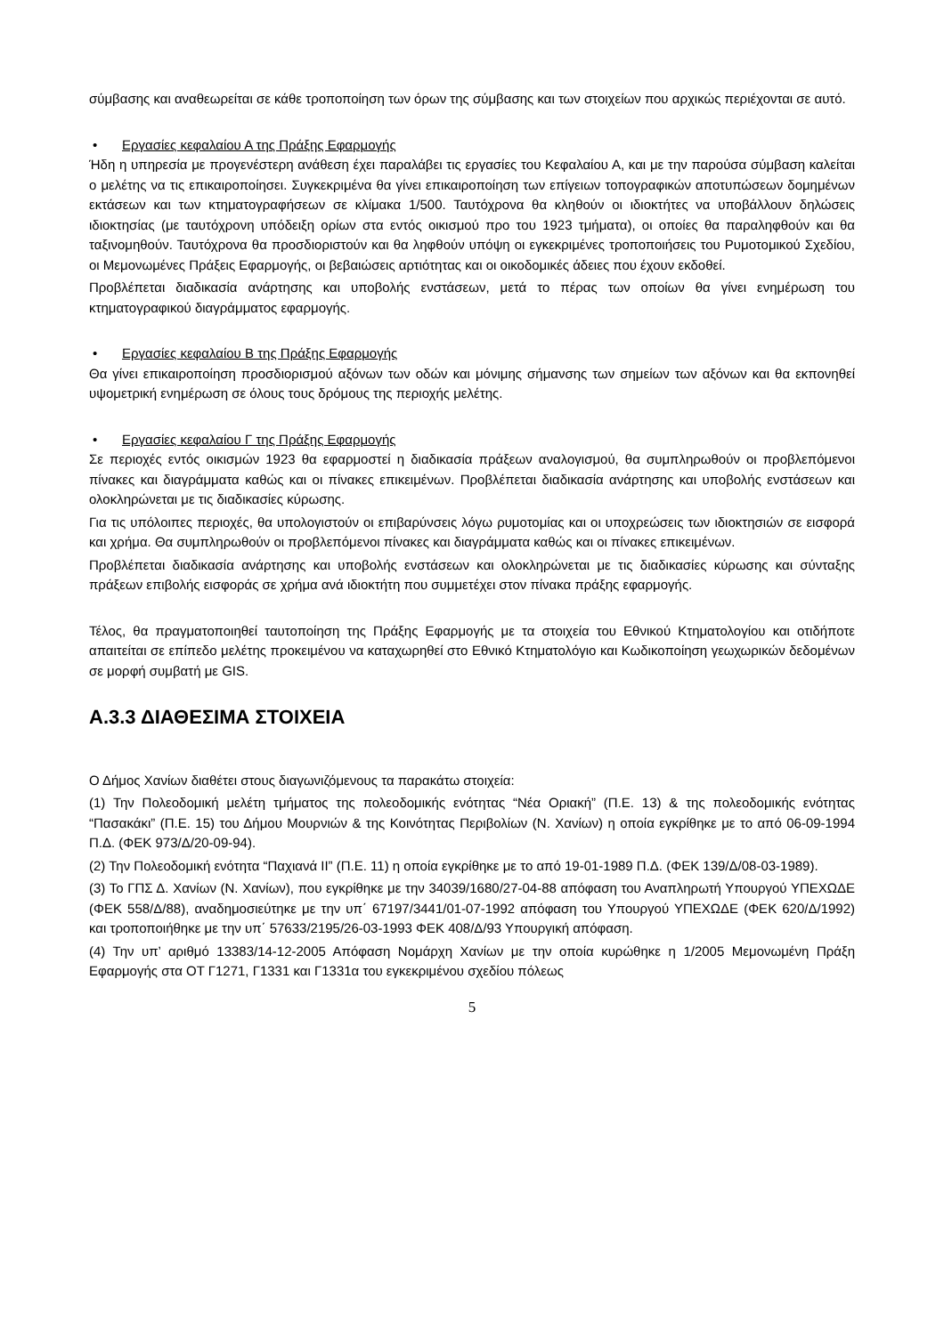σύμβασης και αναθεωρείται σε κάθε τροποποίηση των όρων της σύμβασης και των στοιχείων που αρχικώς περιέχονται σε αυτό.
• Εργασίες κεφαλαίου Α της Πράξης Εφαρμογής
Ήδη η υπηρεσία με προγενέστερη ανάθεση έχει παραλάβει τις εργασίες του Κεφαλαίου Α, και με την παρούσα σύμβαση καλείται ο μελέτης να τις επικαιροποίησει. Συγκεκριμένα θα γίνει επικαιροποίηση των επίγειων τοπογραφικών αποτυπώσεων δομημένων εκτάσεων και των κτηματογραφήσεων σε κλίμακα 1/500. Ταυτόχρονα θα κληθούν οι ιδιοκτήτες να υποβάλλουν δηλώσεις ιδιοκτησίας (με ταυτόχρονη υπόδειξη ορίων στα εντός οικισμού προ του 1923 τμήματα), οι οποίες θα παραληφθούν και θα ταξινομηθούν. Ταυτόχρονα θα προσδιοριστούν και θα ληφθούν υπόψη οι εγκεκριμένες τροποποιήσεις του Ρυμοτομικού Σχεδίου, οι Μεμονωμένες Πράξεις Εφαρμογής, οι βεβαιώσεις αρτιότητας και οι οικοδομικές άδειες που έχουν εκδοθεί.
Προβλέπεται διαδικασία ανάρτησης και υποβολής ενστάσεων, μετά το πέρας των οποίων θα γίνει ενημέρωση του κτηματογραφικού διαγράμματος εφαρμογής.
• Εργασίες κεφαλαίου Β της Πράξης Εφαρμογής
Θα γίνει επικαιροποίηση προσδιορισμού αξόνων των οδών και μόνιμης σήμανσης των σημείων των αξόνων και θα εκπονηθεί υψομετρική ενημέρωση σε όλους τους δρόμους της περιοχής μελέτης.
• Εργασίες κεφαλαίου Γ της Πράξης Εφαρμογής
Σε περιοχές εντός οικισμών 1923 θα εφαρμοστεί η διαδικασία πράξεων αναλογισμού, θα συμπληρωθούν οι προβλεπόμενοι πίνακες και διαγράμματα καθώς και οι πίνακες επικειμένων. Προβλέπεται διαδικασία ανάρτησης και υποβολής ενστάσεων και ολοκληρώνεται με τις διαδικασίες κύρωσης.
Για τις υπόλοιπες περιοχές, θα υπολογιστούν οι επιβαρύνσεις λόγω ρυμοτομίας και οι υποχρεώσεις των ιδιοκτησιών σε εισφορά και χρήμα. Θα συμπληρωθούν οι προβλεπόμενοι πίνακες και διαγράμματα καθώς και οι πίνακες επικειμένων.
Προβλέπεται διαδικασία ανάρτησης και υποβολής ενστάσεων και ολοκληρώνεται με τις διαδικασίες κύρωσης και σύνταξης πράξεων επιβολής εισφοράς σε χρήμα ανά ιδιοκτήτη που συμμετέχει στον πίνακα πράξης εφαρμογής.
Τέλος, θα πραγματοποιηθεί ταυτοποίηση της Πράξης Εφαρμογής με τα στοιχεία του Εθνικού Κτηματολογίου και οτιδήποτε απαιτείται σε επίπεδο μελέτης προκειμένου να καταχωρηθεί στο Εθνικό Κτηματολόγιο και Κωδικοποίηση γεωχωρικών δεδομένων σε μορφή συμβατή με GIS.
Α.3.3 ΔΙΑΘΕΣΙΜΑ ΣΤΟΙΧΕΙΑ
Ο Δήμος Χανίων διαθέτει στους διαγωνιζόμενους τα παρακάτω στοιχεία:
(1) Την Πολεοδομική μελέτη τμήματος της πολεοδομικής ενότητας “Νέα Οριακή” (Π.Ε. 13) & της πολεοδομικής ενότητας “Πασακάκι” (Π.Ε. 15) του Δήμου Μουρνιών & της Κοινότητας Περιβολίων (Ν. Χανίων) η οποία εγκρίθηκε με το από 06-09-1994 Π.Δ. (ΦΕΚ 973/Δ/20-09-94).
(2) Την Πολεοδομική ενότητα “Παχιανά ΙΙ” (Π.Ε. 11) η οποία εγκρίθηκε με το από 19-01-1989 Π.Δ. (ΦΕΚ 139/Δ/08-03-1989).
(3) Το ΓΠΣ Δ. Χανίων (Ν. Χανίων), που εγκρίθηκε με την 34039/1680/27-04-88 απόφαση του Αναπληρωτή Υπουργού ΥΠΕΧΩΔΕ (ΦΕΚ 558/Δ/88), αναδημοσιεύτηκε με την υπ΄ 67197/3441/01-07-1992 απόφαση του Υπουργού ΥΠΕΧΩΔΕ (ΦΕΚ 620/Δ/1992) και τροποποιήθηκε με την υπ΄ 57633/2195/26-03-1993 ΦΕΚ 408/Δ/93 Υπουργική απόφαση.
(4) Την υπ’ αριθμό 13383/14-12-2005 Απόφαση Νομάρχη Χανίων με την οποία κυρώθηκε η 1/2005 Μεμονωμένη Πράξη Εφαρμογής στα ΟΤ Γ1271, Γ1331 και Γ1331α του εγκεκριμένου σχεδίου πόλεως
5